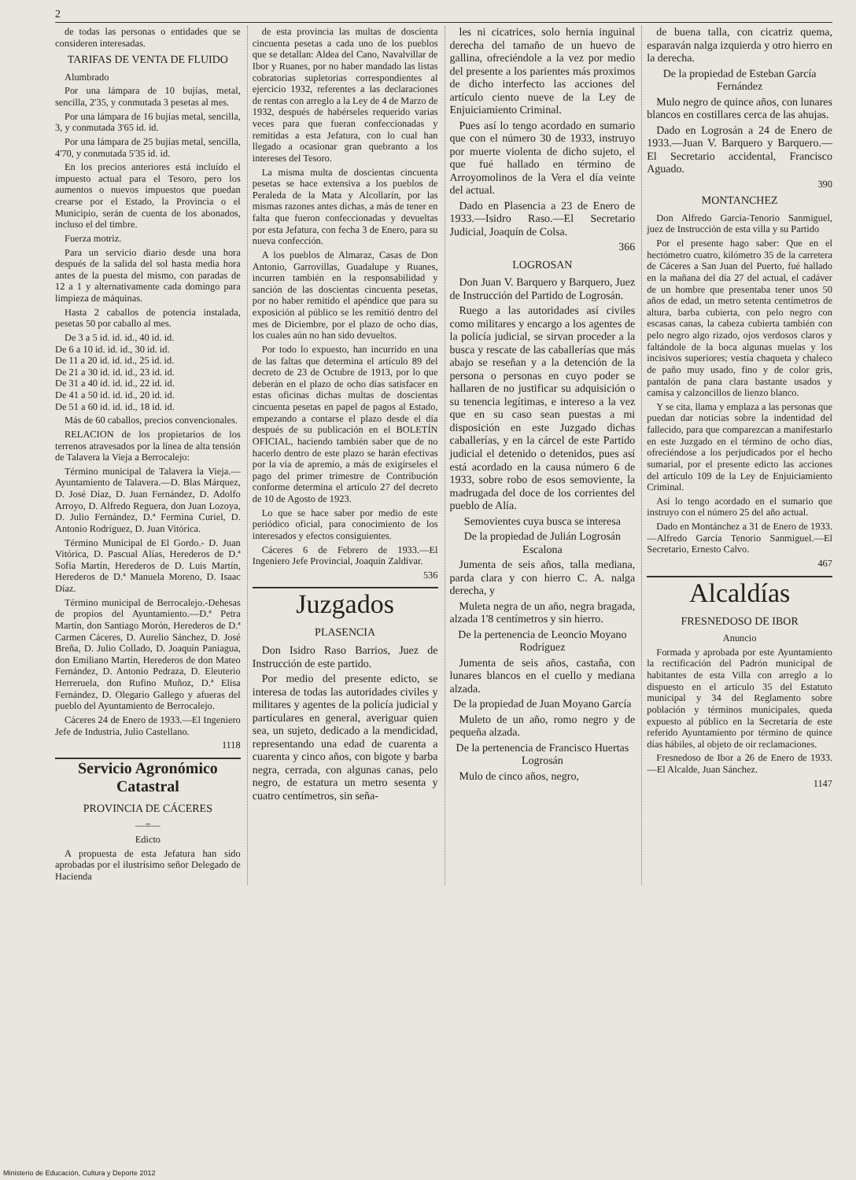2
de todas las personas o entidades que se consideren interesadas.
TARIFAS DE VENTA DE FLUIDO
Alumbrado
Por una lámpara de 10 bujías, metal, sencilla, 2'35, y conmutada 3 pesetas al mes.
Por una lámpara de 16 bujías metal, sencilla, 3, y conmutada 3'65 id. id.
Por una lámpara de 25 bujías metal, sencilla, 4'70, y conmutada 5'35 id. id.
En los precios anteriores está incluído el impuesto actual para el Tesoro, pero los aumentos o nuevos impuestos que puedan crearse por el Estado, la Provincia o el Municipio, serán de cuenta de los abonados, incluso el del timbre.
Fuerza motriz.
Para un servicio diario desde una hora después de la salida del sol hasta media hora antes de la puesta del mismo, con paradas de 12 a 1 y alternativamente cada domingo para limpieza de máquinas.
Hasta 2 caballos de potencia instalada, pesetas 50 por caballo al mes.
De 3 a 5 id. id. id., 40 id. id.
De 6 a 10 id. id. id., 30 id. id.
De 11 a 20 id. id. id., 25 id. id.
De 21 a 30 id. id. id., 23 id. id.
De 31 a 40 id. id. id., 22 id. id.
De 41 a 50 id. id. id., 20 id. id.
De 51 a 60 id. id. id., 18 id. id.
Más de 60 caballos, precios convencionales.
RELACION de los propietarios de los terrenos atravesados por la línea de alta tensión de Talavera la Vieja a Berrocalejo:
Término municipal de Talavera la Vieja.—Ayuntamiento de Talavera.—D. Blas Márquez, D. José Díaz, D. Juan Fernández, D. Adolfo Arroyo, D. Alfredo Reguera, don Juan Lozoya, D. Julio Fernández, D.ª Fermina Curiel, D. Antonio Rodríguez, D. Juan Vitórica.
Término Municipal de El Gordo.- D. Juan Vitórica, D. Pascual Alías, Herederos de D.ª Sofía Martín, Herederos de D. Luis Martín, Herederos de D.ª Manuela Moreno, D. Isaac Díaz.
Término municipal de Berrocalejo.-Dehesas de propios del Ayuntamiento.—D.ª Petra Martín, don Santiago Morón, Herederos de D.ª Carmen Cáceres, D. Aurelio Sánchez, D. José Breña, D. Julio Collado, D. Joaquín Paniagua, don Emiliano Martín, Herederos de don Mateo Fernández, D. Antonio Pedraza, D. Eleuterio Herreruela, don Rufino Muñoz, D.ª Elisa Fernández, D. Olegario Gallego y afueras del pueblo del Ayuntamiento de Berrocalejo.
Cáceres 24 de Enero de 1933.—El Ingeniero Jefe de Industria, Julio Castellano.
1118
Servicio Agronómico Catastral
PROVINCIA DE CÁCERES
—=—
Edicto
A propuesta de esta Jefatura han sido aprobadas por el ilustrísimo señor Delegado de Hacienda
de esta provincia las multas de doscienta cincuenta pesetas a cada uno de los pueblos que se detallan: Aldea del Cano, Navalvillar de Ibor y Ruanes, por no haber mandado las listas cobratorias supletorias correspondientes al ejercicio 1932, referentes a las declaraciones de rentas con arreglo a la Ley de 4 de Marzo de 1932, después de habérseles requerido varias veces para que fueran confeccionadas y remitidas a esta Jefatura, con lo cual han llegado a ocasionar gran quebranto a los intereses del Tesoro.
La misma multa de doscientas cincuenta pesetas se hace extensiva a los pueblos de Peraleda de la Mata y Alcollarín, por las mismas razones antes dichas, a más de tener en falta que fueron confeccionadas y devueltas por esta Jefatura, con fecha 3 de Enero, para su nueva confección.
A los pueblos de Almaraz, Casas de Don Antonio, Garrovillas, Guadalupe y Ruanes, incurren también en la responsabilidad y sanción de las doscientas cincuenta pesetas, por no haber remitido el apéndice que para su exposición al público se les remitió dentro del mes de Diciembre, por el plazo de ocho días, los cuales aún no han sido devueltos.
Por todo lo expuesto, han incurrido en una de las faltas que determina el artículo 89 del decreto de 23 de Octubre de 1913, por lo que deberán en el plazo de ocho días satisfacer en estas oficinas dichas multas de doscientas cincuenta pesetas en papel de pagos al Estado, empezando a contarse el plazo desde el día después de su publicación en el BOLETÍN OFICIAL, haciendo también saber que de no hacerlo dentro de este plazo se harán efectivas por la vía de apremio, a más de exigírseles el pago del primer trimestre de Contribución conforme determina el artículo 27 del decreto de 10 de Agosto de 1923.
Lo que se hace saber por medio de este periódico oficial, para conocimiento de los interesados y efectos consiguientes.
Cáceres 6 de Febrero de 1933.—El Ingeniero Jefe Provincial, Joaquín Zaldívar.
536
Juzgados
PLASENCIA
Don Isidro Raso Barrios, Juez de Instrucción de este partido.
Por medio del presente edicto, se interesa de todas las autoridades civiles y militares y agentes de la policía judicial y particulares en general, averiguar quien sea, un sujeto, dedicado a la mendicidad, representando una edad de cuarenta a cuarenta y cinco años, con bigote y barba negra, cerrada, con algunas canas, pelo negro, de estatura un metro sesenta y cuatro centímetros, sin seña-
les ni cicatrices, solo hernia inguinal derecha del tamaño de un huevo de gallina, ofreciéndole a la vez por medio del presente a los parientes más proximos de dicho interfecto las acciones del artículo ciento nueve de la Ley de Enjuiciamiento Criminal.
Pues así lo tengo acordado en sumario que con el número 30 de 1933, instruyo por muerte violenta de dicho sujeto, el que fué hallado en término de Arroyomolinos de la Vera el día veinte del actual.
Dado en Plasencia a 23 de Enero de 1933.—Isidro Raso.—El Secretario Judicial, Joaquín de Colsa.
366
LOGROSAN
Don Juan V. Barquero y Barquero, Juez de Instrucción del Partido de Logrosán.
Ruego a las autoridades así civiles como militares y encargo a los agentes de la policía judicial, se sirvan proceder a la busca y rescate de las caballerías que más abajo se reseñan y a la detención de la persona o personas en cuyo poder se hallaren de no justificar su adquisición o su tenencia legítimas, e intereso a la vez que en su caso sean puestas a mi disposición en este Juzgado dichas caballerías, y en la cárcel de este Partido judicial el detenido o detenidos, pues así está acordado en la causa número 6 de 1933, sobre robo de esos semoviente, la madrugada del doce de los corrientes del pueblo de Alía.
Semovientes cuya busca se interesa
De la propiedad de Julián Logrosán Escalona
Jumenta de seis años, talla mediana, parda clara y con hierro C. A. nalga derecha, y
Muleta negra de un año, negra bragada, alzada 1'8 centímetros y sin hierro.
De la pertenencia de Leoncio Moyano Rodríguez
Jumenta de seis años, castaña, con lunares blancos en el cuello y mediana alzada.
De la propiedad de Juan Moyano García
Muleto de un año, romo negro y de pequeña alzada.
De la pertenencia de Francisco Huertas Logrosán
Mulo de cinco años, negro,
de buena talla, con cicatriz quema, esparaván nalga izquierda y otro hierro en la derecha.
De la propiedad de Esteban García Fernández
Mulo negro de quince años, con lunares blancos en costillares cerca de las ahujas.
Dado en Logrosán a 24 de Enero de 1933.—Juan V. Barquero y Barquero.—El Secretario accidental, Francisco Aguado.
390
MONTANCHEZ
Don Alfredo García-Tenorio Sanmiguel, juez de Instrucción de esta villa y su Partido
Por el presente hago saber: Que en el hectómetro cuatro, kilómetro 35 de la carretera de Cáceres a San Juan del Puerto, fué hallado en la mañana del día 27 del actual, el cadáver de un hombre que presentaba tener unos 50 años de edad, un metro setenta centímetros de altura, barba cubierta, con pelo negro con escasas canas, la cabeza cubierta también con pelo negro algo rizado, ojos verdosos claros y faltándole de la boca algunas muelas y los incisivos superiores; vestía chaqueta y chaleco de paño muy usado, fino y de color gris, pantalón de pana clara bastante usados y camisa y calzoncillos de lienzo blanco.
Y se cita, llama y emplaza a las personas que puedan dar noticias sobre la indentidad del fallecido, para que comparezcan a manifestarlo en este Juzgado en el término de ocho días, ofreciéndose a los perjudicados por el hecho sumarial, por el presente edicto las acciones del artículo 109 de la Ley de Enjuiciamiento Criminal.
Así lo tengo acordado en el sumario que instruyo con el número 25 del año actual.
Dado en Montánchez a 31 de Enero de 1933.—Alfredo García Tenorio Sanmiguel.—El Secretario, Ernesto Calvo.
467
Alcaldías
FRESNEDOSO DE IBOR
Anuncio
Formada y aprobada por este Ayuntamiento la rectificación del Padrón municipal de habitantes de esta Villa con arreglo a lo dispuesto en el artículo 35 del Estatuto municipal y 34 del Reglamento sobre población y términos municipales, queda expuesto al público en la Secretaría de este referido Ayuntamiento por término de quince días hábiles, al objeto de oir reclamaciones.
Fresnedoso de Ibor a 26 de Enero de 1933.—El Alcalde, Juan Sánchez.
1147
Ministerio de Educación, Cultura y Deporte 2012